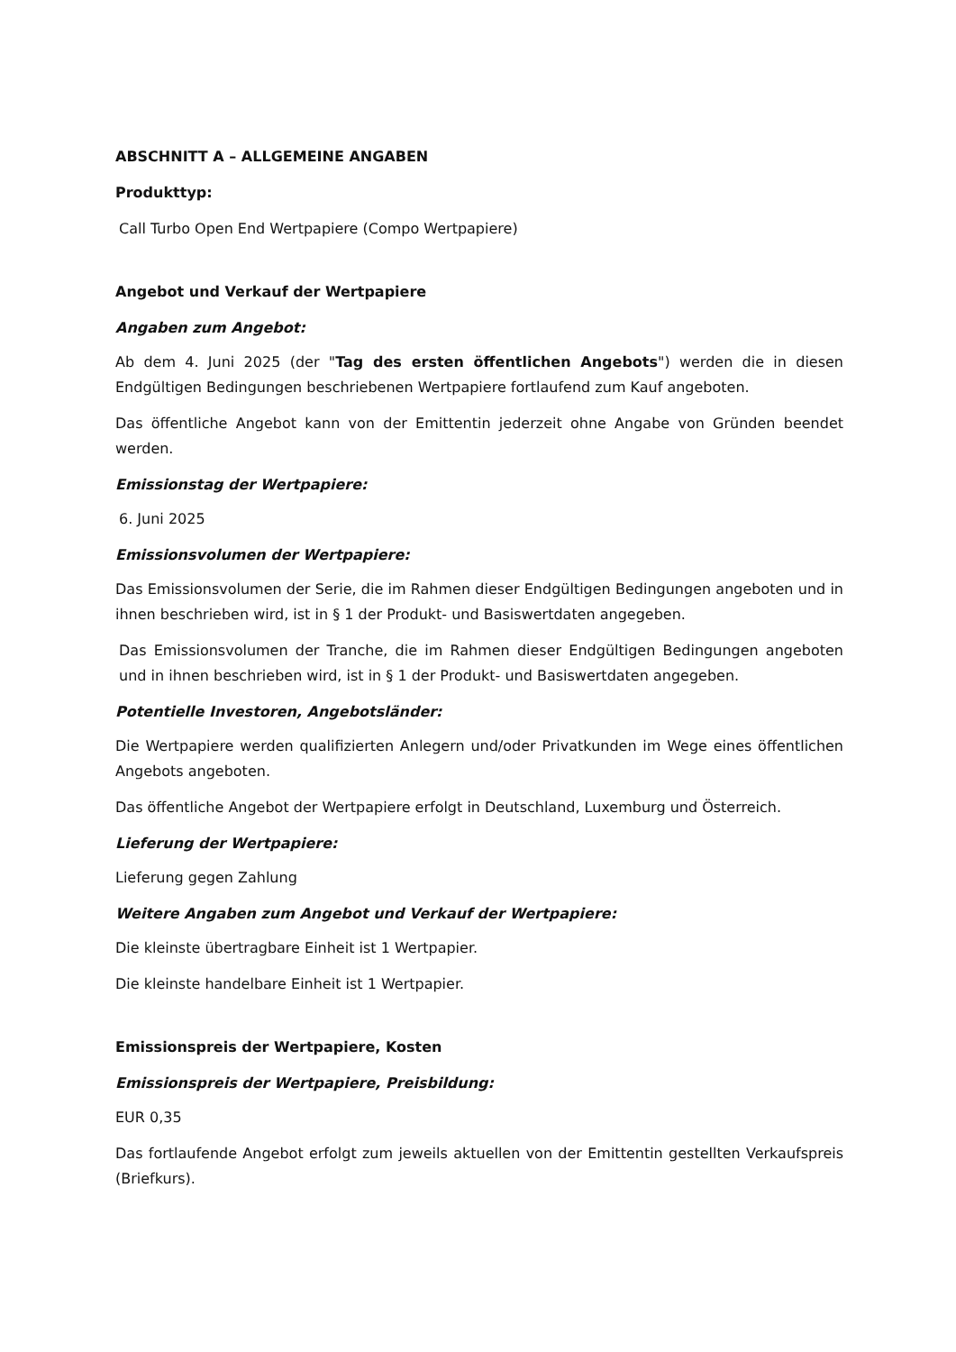ABSCHNITT A – ALLGEMEINE ANGABEN
Produkttyp:
Call Turbo Open End Wertpapiere (Compo Wertpapiere)
Angebot und Verkauf der Wertpapiere
Angaben zum Angebot:
Ab dem 4. Juni 2025 (der "Tag des ersten öffentlichen Angebots") werden die in diesen Endgültigen Bedingungen beschriebenen Wertpapiere fortlaufend zum Kauf angeboten.
Das öffentliche Angebot kann von der Emittentin jederzeit ohne Angabe von Gründen beendet werden.
Emissionstag der Wertpapiere:
6. Juni 2025
Emissionsvolumen der Wertpapiere:
Das Emissionsvolumen der Serie, die im Rahmen dieser Endgültigen Bedingungen angeboten und in ihnen beschrieben wird, ist in § 1 der Produkt- und Basiswertdaten angegeben.
Das Emissionsvolumen der Tranche, die im Rahmen dieser Endgültigen Bedingungen angeboten und in ihnen beschrieben wird, ist in § 1 der Produkt- und Basiswertdaten angegeben.
Potentielle Investoren, Angebotsländer:
Die Wertpapiere werden qualifizierten Anlegern und/oder Privatkunden im Wege eines öffentlichen Angebots angeboten.
Das öffentliche Angebot der Wertpapiere erfolgt in Deutschland, Luxemburg und Österreich.
Lieferung der Wertpapiere:
Lieferung gegen Zahlung
Weitere Angaben zum Angebot und Verkauf der Wertpapiere:
Die kleinste übertragbare Einheit ist 1 Wertpapier.
Die kleinste handelbare Einheit ist 1 Wertpapier.
Emissionspreis der Wertpapiere, Kosten
Emissionspreis der Wertpapiere, Preisbildung:
EUR 0,35
Das fortlaufende Angebot erfolgt zum jeweils aktuellen von der Emittentin gestellten Verkaufspreis (Briefkurs).